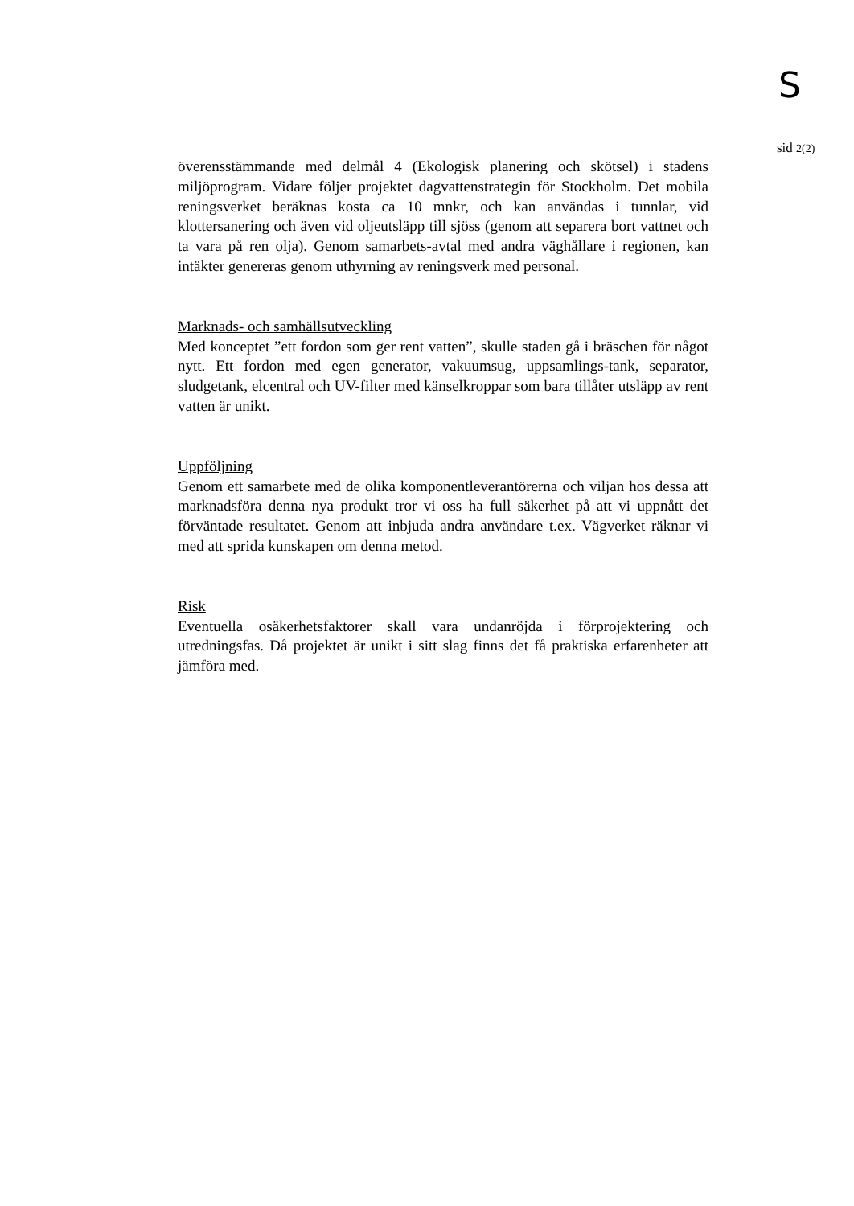S
sid 2(2)
överensstämmande med delmål 4 (Ekologisk planering och skötsel) i stadens miljöprogram. Vidare följer projektet dagvattenstrategin för Stockholm. Det mobila reningsverket beräknas kosta ca 10 mnkr, och kan användas i tunnlar, vid klottersanering och även vid oljeutsläpp till sjöss (genom att separera bort vattnet och ta vara på ren olja). Genom samarbets-avtal med andra väghållare i regionen, kan intäkter genereras genom uthyrning av reningsverk med personal.
Marknads- och samhällsutveckling
Med konceptet ”ett fordon som ger rent vatten”, skulle staden gå i bräschen för något nytt. Ett fordon med egen generator, vakuumsug, uppsamlings-tank, separator, sludgetank, elcentral och UV-filter med känselkroppar som bara tillåter utsläpp av rent vatten är unikt.
Uppföljning
Genom ett samarbete med de olika komponentleverantörerna och viljan hos dessa att marknadsföra denna nya produkt tror vi oss ha full säkerhet på att vi uppnått det förväntade resultatet. Genom att inbjuda andra användare t.ex. Vägverket räknar vi med att sprida kunskapen om denna metod.
Risk
Eventuella osäkerhetsfaktorer skall vara undanröjda i förprojektering och utredningsfas. Då projektet är unikt i sitt slag finns det få praktiska erfarenheter att jämföra med.